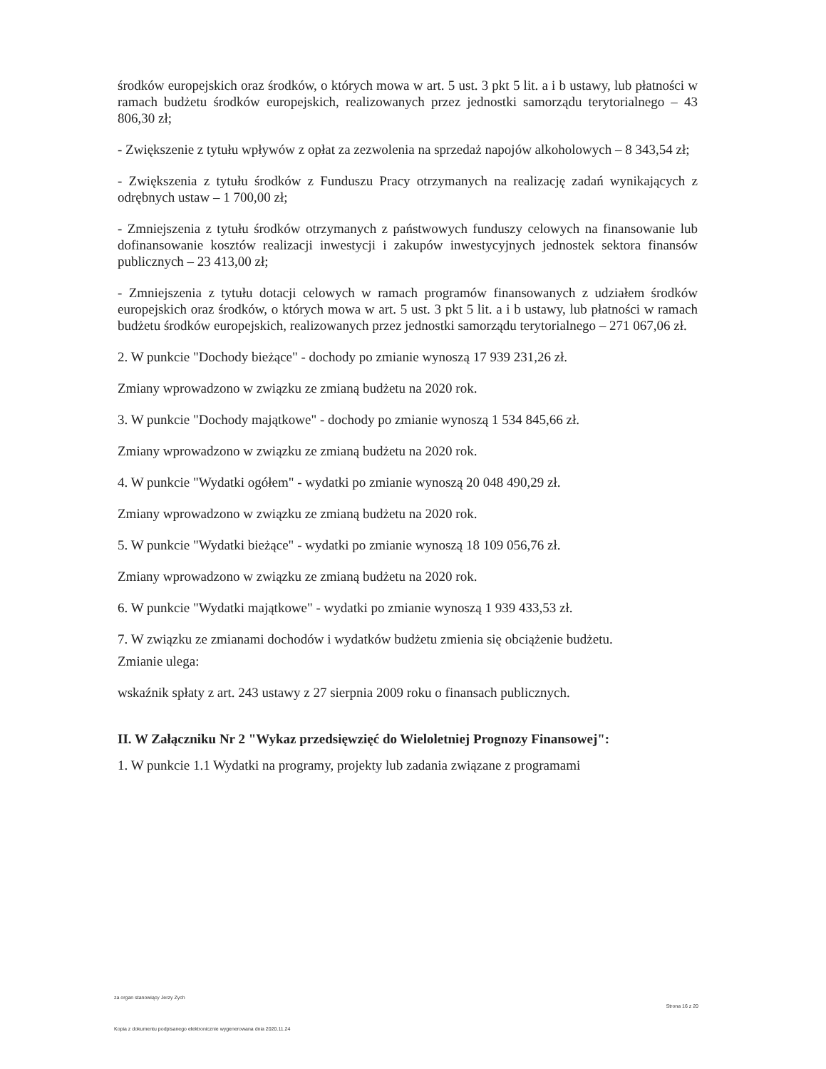środków europejskich oraz środków, o których mowa w art. 5 ust. 3 pkt 5 lit. a i b ustawy, lub płatności w ramach budżetu środków europejskich, realizowanych przez jednostki samorządu terytorialnego – 43 806,30 zł;
- Zwiększenie z tytułu wpływów z opłat za zezwolenia na sprzedaż napojów alkoholowych – 8 343,54 zł;
- Zwiększenia z tytułu środków z Funduszu Pracy otrzymanych na realizację zadań wynikających z odrębnych ustaw – 1 700,00 zł;
- Zmniejszenia z tytułu środków otrzymanych z państwowych funduszy celowych na finansowanie lub dofinansowanie kosztów realizacji inwestycji i zakupów inwestycyjnych jednostek sektora finansów publicznych – 23 413,00 zł;
- Zmniejszenia z tytułu dotacji celowych w ramach programów finansowanych z udziałem środków europejskich oraz środków, o których mowa w art. 5 ust. 3 pkt 5 lit. a i b ustawy, lub płatności w ramach budżetu środków europejskich, realizowanych przez jednostki samorządu terytorialnego – 271 067,06 zł.
2. W punkcie "Dochody bieżące" - dochody po zmianie wynoszą 17 939 231,26 zł.
Zmiany wprowadzono w związku ze zmianą budżetu na 2020 rok.
3. W punkcie "Dochody majątkowe" - dochody po zmianie wynoszą 1 534 845,66 zł.
Zmiany wprowadzono w związku ze zmianą budżetu na 2020 rok.
4. W punkcie "Wydatki ogółem" - wydatki po zmianie wynoszą 20 048 490,29 zł.
Zmiany wprowadzono w związku ze zmianą budżetu na 2020 rok.
5. W punkcie "Wydatki bieżące" - wydatki po zmianie wynoszą 18 109 056,76 zł.
Zmiany wprowadzono w związku ze zmianą budżetu na 2020 rok.
6. W punkcie "Wydatki majątkowe" - wydatki po zmianie wynoszą 1 939 433,53 zł.
7. W związku ze zmianami dochodów i wydatków budżetu zmienia się obciążenie budżetu.
Zmianie ulega:
wskaźnik spłaty z art. 243 ustawy z 27 sierpnia 2009 roku o finansach publicznych.
II. W Załączniku Nr 2 "Wykaz przedsięwzięć do Wieloletniej Prognozy Finansowej":
1. W punkcie 1.1 Wydatki na programy, projekty lub zadania związane z programami
za organ stanowiący Jerzy Zych Strona 16 z 20
Kopia z dokumentu podpisanego elektronicznie wygenerowana dnia 2020.11.24